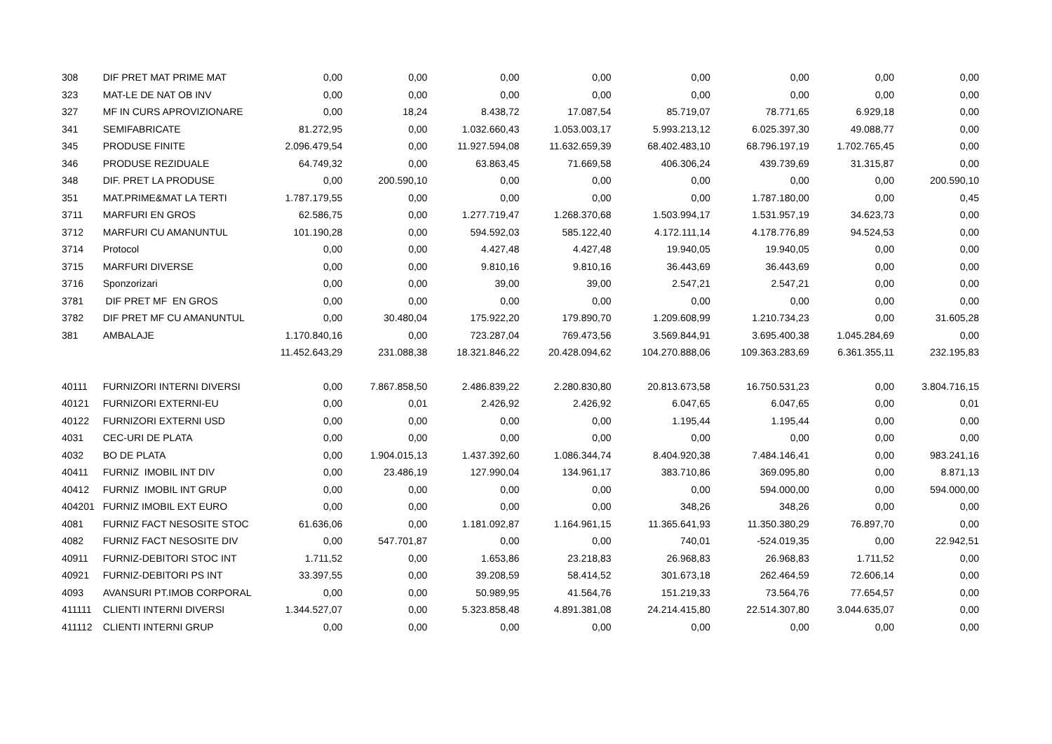| 308 | DIF PRET MAT PRIME MAT | 0,00 | 0,00 | 0,00 | 0,00 | 0,00 | 0,00 | 0,00 | 0,00 |
| 323 | MAT-LE DE NAT OB INV | 0,00 | 0,00 | 0,00 | 0,00 | 0,00 | 0,00 | 0,00 | 0,00 |
| 327 | MF IN CURS APROVIZIONARE | 0,00 | 18,24 | 8.438,72 | 17.087,54 | 85.719,07 | 78.771,65 | 6.929,18 | 0,00 |
| 341 | SEMIFABRICATE | 81.272,95 | 0,00 | 1.032.660,43 | 1.053.003,17 | 5.993.213,12 | 6.025.397,30 | 49.088,77 | 0,00 |
| 345 | PRODUSE FINITE | 2.096.479,54 | 0,00 | 11.927.594,08 | 11.632.659,39 | 68.402.483,10 | 68.796.197,19 | 1.702.765,45 | 0,00 |
| 346 | PRODUSE REZIDUALE | 64.749,32 | 0,00 | 63.863,45 | 71.669,58 | 406.306,24 | 439.739,69 | 31.315,87 | 0,00 |
| 348 | DIF. PRET LA PRODUSE | 0,00 | 200.590,10 | 0,00 | 0,00 | 0,00 | 0,00 | 0,00 | 200.590,10 |
| 351 | MAT.PRIME&MAT LA TERTI | 1.787.179,55 | 0,00 | 0,00 | 0,00 | 0,00 | 1.787.180,00 | 0,00 | 0,45 |
| 3711 | MARFURI EN GROS | 62.586,75 | 0,00 | 1.277.719,47 | 1.268.370,68 | 1.503.994,17 | 1.531.957,19 | 34.623,73 | 0,00 |
| 3712 | MARFURI CU AMANUNTUL | 101.190,28 | 0,00 | 594.592,03 | 585.122,40 | 4.172.111,14 | 4.178.776,89 | 94.524,53 | 0,00 |
| 3714 | Protocol | 0,00 | 0,00 | 4.427,48 | 4.427,48 | 19.940,05 | 19.940,05 | 0,00 | 0,00 |
| 3715 | MARFURI DIVERSE | 0,00 | 0,00 | 9.810,16 | 9.810,16 | 36.443,69 | 36.443,69 | 0,00 | 0,00 |
| 3716 | Sponzorizari | 0,00 | 0,00 | 39,00 | 39,00 | 2.547,21 | 2.547,21 | 0,00 | 0,00 |
| 3781 | DIF PRET MF EN GROS | 0,00 | 0,00 | 0,00 | 0,00 | 0,00 | 0,00 | 0,00 | 0,00 |
| 3782 | DIF PRET MF CU AMANUNTUL | 0,00 | 30.480,04 | 175.922,20 | 179.890,70 | 1.209.608,99 | 1.210.734,23 | 0,00 | 31.605,28 |
| 381 | AMBALAJE | 1.170.840,16 | 0,00 | 723.287,04 | 769.473,56 | 3.569.844,91 | 3.695.400,38 | 1.045.284,69 | 0,00 |
| | | 11.452.643,29 | 231.088,38 | 18.321.846,22 | 20.428.094,62 | 104.270.888,06 | 109.363.283,69 | 6.361.355,11 | 232.195,83 |
| 40111 | FURNIZORI INTERNI DIVERSI | 0,00 | 7.867.858,50 | 2.486.839,22 | 2.280.830,80 | 20.813.673,58 | 16.750.531,23 | 0,00 | 3.804.716,15 |
| 40121 | FURNIZORI EXTERNI-EU | 0,00 | 0,01 | 2.426,92 | 2.426,92 | 6.047,65 | 6.047,65 | 0,00 | 0,01 |
| 40122 | FURNIZORI EXTERNI USD | 0,00 | 0,00 | 0,00 | 0,00 | 1.195,44 | 1.195,44 | 0,00 | 0,00 |
| 4031 | CEC-URI DE PLATA | 0,00 | 0,00 | 0,00 | 0,00 | 0,00 | 0,00 | 0,00 | 0,00 |
| 4032 | BO DE PLATA | 0,00 | 1.904.015,13 | 1.437.392,60 | 1.086.344,74 | 8.404.920,38 | 7.484.146,41 | 0,00 | 983.241,16 |
| 40411 | FURNIZ IMOBIL INT DIV | 0,00 | 23.486,19 | 127.990,04 | 134.961,17 | 383.710,86 | 369.095,80 | 0,00 | 8.871,13 |
| 40412 | FURNIZ IMOBIL INT GRUP | 0,00 | 0,00 | 0,00 | 0,00 | 0,00 | 594.000,00 | 0,00 | 594.000,00 |
| 404201 | FURNIZ IMOBIL EXT EURO | 0,00 | 0,00 | 0,00 | 0,00 | 348,26 | 348,26 | 0,00 | 0,00 |
| 4081 | FURNIZ FACT NESOSITE STOC | 61.636,06 | 0,00 | 1.181.092,87 | 1.164.961,15 | 11.365.641,93 | 11.350.380,29 | 76.897,70 | 0,00 |
| 4082 | FURNIZ FACT NESOSITE DIV | 0,00 | 547.701,87 | 0,00 | 0,00 | 740,01 | -524.019,35 | 0,00 | 22.942,51 |
| 40911 | FURNIZ-DEBITORI STOC INT | 1.711,52 | 0,00 | 1.653,86 | 23.218,83 | 26.968,83 | 26.968,83 | 1.711,52 | 0,00 |
| 40921 | FURNIZ-DEBITORI PS INT | 33.397,55 | 0,00 | 39.208,59 | 58.414,52 | 301.673,18 | 262.464,59 | 72.606,14 | 0,00 |
| 4093 | AVANSURI PT.IMOB CORPORAL | 0,00 | 0,00 | 50.989,95 | 41.564,76 | 151.219,33 | 73.564,76 | 77.654,57 | 0,00 |
| 411111 | CLIENTI INTERNI DIVERSI | 1.344.527,07 | 0,00 | 5.323.858,48 | 4.891.381,08 | 24.214.415,80 | 22.514.307,80 | 3.044.635,07 | 0,00 |
| 411112 | CLIENTI INTERNI GRUP | 0,00 | 0,00 | 0,00 | 0,00 | 0,00 | 0,00 | 0,00 | 0,00 |